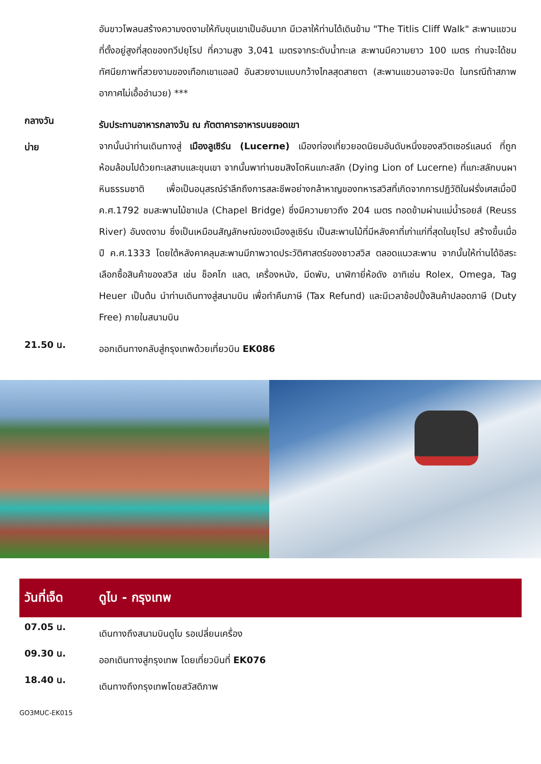อันขาวโพลนสร้างความงดงามให้กับขุนเขาเป็นอันมาก มีเวลาให้ท่านได้เดินข้าม "The Titlis Cliff Walk" สะพานแขวนที่ตั้งอยู่สูงที่สุดของทวีปยุโรป ที่ความสูง 3,041 เมตรจากระดับน้ำทะเล สะพานมีความยาว 100 เมตร ท่านจะได้ชมทัศนียภาพที่สวยงามของเทือกเขาแอลป์ อันสวยงามแบบกว้างไกลสุดสายตา (สะพานแขวนอาจจะปิด ในกรณีถ้าสภาพอากาศไม่เอื้ออำนวย) ***
กลางวัน
รับประทานอาหารกลางวัน ณ ภัตตาคารอาหารบนยอดเขา
บ่าย
จากนั้นนำท่านเดินทางสู่ เมืองลูเซิร์น (Lucerne) เมืองท่องเที่ยวยอดนิยมอันดับหนึ่งของสวิตเซอร์แลนด์ ที่ถูกห้อมล้อมไปด้วยทะเลสาบและขุนเขา จากนั้นพาท่านชมสิงโตหินแกะสลัก (Dying Lion of Lucerne) ที่แกะสลักบนผาหินธรรมชาติ เพื่อเป็นอนุสรณ์รำลึกถึงการสละชีพอย่างกล้าหาญของทหารสวิสที่เกิดจากการปฏิวัติในฝรั่งเศสเมื่อปี ค.ศ.1792 ชมสะพานไม้ชาเปล (Chapel Bridge) ซึ่งมีความยาวถึง 204 เมตร ทอดข้ามผ่านแม่น้ำรอยส์ (Reuss River) อันงดงาม ซึ่งเป็นเหมือนสัญลักษณ์ของเมืองลูเซิร์น เป็นสะพานไม้ที่มีหลังคาที่เก่าแก่ที่สุดในยุโรป สร้างขึ้นเมื่อปี ค.ศ.1333 โดยใต้หลังคาคลุมสะพานมีภาพวาดประวัติศาสตร์ของชาวสวิส ตลอดแนวสะพาน จากนั้นให้ท่านได้อิสระเลือกซื้อสินค้าของสวิส เช่น ช็อคโก แลต, เครื่องหนัง, มีดพับ, นาฬิกายี่ห้อดัง อาทิเช่น Rolex, Omega, Tag Heuer เป็นต้น นำท่านเดินทางสู่สนามบิน เพื่อทำคืนภาษี (Tax Refund) และมีเวลาช้อปปิ้งสินค้าปลอดภาษี (Duty Free) ภายในสนามบิน
21.50 น.
ออกเดินทางกลับสู่กรุงเทพด้วยเที่ยวบิน EK086
วันที่เจ็ด ดูไบ - กรุงเทพ
07.05 น.
เดินทางถึงสนามบินดูไบ รอเปลี่ยนเครื่อง
09.30 น.
ออกเดินทางสู่กรุงเทพ โดยเที่ยวบินที่ EK076
18.40 น.
เดินทางถึงกรุงเทพโดยสวัสดิภาพ
GO3MUC-EK015